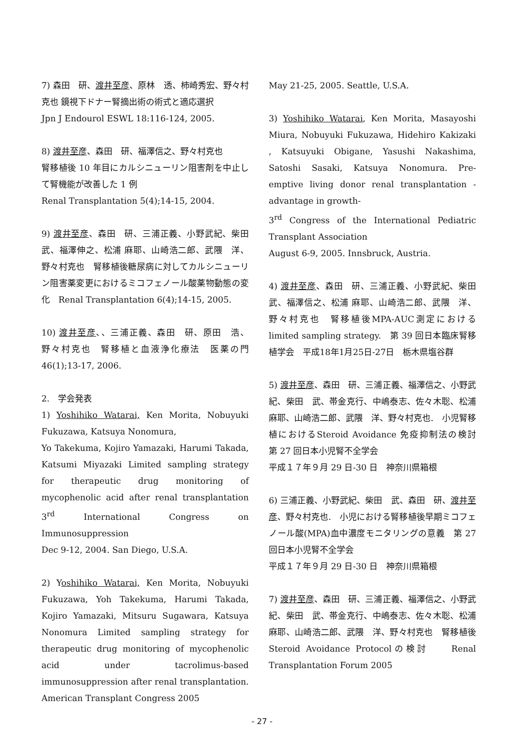7) 森田　研、渡井至彦、原林　透、柿崎秀宏、野々村克也 鏡視下ドナー腎摘出術の術式と適応選択
Jpn J Endourol ESWL 18:116-124, 2005.
8) 渡井至彦、森田　研、福澤信之、野々村克也
腎移植後 10 年目にカルシニューリン阻害剤を中止して腎機能が改善した 1 例
Renal Transplantation 5(4);14-15, 2004.
9) 渡井至彦、森田　研、三浦正義、小野武紀、柴田　武、福澤伸之、松浦 麻耶、山崎浩二郎、武隈　洋、野々村克也　腎移植後糖尿病に対してカルシニューリン阻害薬変更におけるミコフェノール酸薬物動態の変化　Renal Transplantation 6(4);14-15, 2005.
10) 渡井至彦、、三浦正義、森田　研、原田　浩、野々村克也　腎移植と血液浄化療法　医薬の門 46(1);13-17, 2006.
2.　学会発表
1) Yoshihiko Watarai, Ken Morita, Nobuyuki Fukuzawa, Katsuya Nonomura,
Yo Takekuma, Kojiro Yamazaki, Harumi Takada, Katsumi Miyazaki Limited sampling strategy for therapeutic drug monitoring of mycophenolic acid after renal transplantation 3<sup>rd</sup> International Congress on Immunosuppression
Dec 9-12, 2004. San Diego, U.S.A.
2) Yoshihiko Watarai, Ken Morita, Nobuyuki Fukuzawa, Yoh Takekuma, Harumi Takada, Kojiro Yamazaki, Mitsuru Sugawara, Katsuya Nonomura Limited sampling strategy for therapeutic drug monitoring of mycophenolic acid under tacrolimus-based immunosuppression after renal transplantation. American Transplant Congress 2005
May 21-25, 2005. Seattle, U.S.A.
3) Yoshihiko Watarai, Ken Morita, Masayoshi Miura, Nobuyuki Fukuzawa, Hidehiro Kakizaki , Katsuyuki Obigane, Yasushi Nakashima, Satoshi Sasaki, Katsuya Nonomura. Pre-emptive living donor renal transplantation -advantage in growth-
3<sup>rd</sup> Congress of the International Pediatric Transplant Association
August 6-9, 2005. Innsbruck, Austria.
4) 渡井至彦、森田　研、三浦正義、小野武紀、柴田　武、福澤信之、松浦 麻耶、山崎浩二郎、武隈　洋、野々村克也　腎移植後MPA-AUC測定におけるlimited sampling strategy.　第 39 回日本臨床腎移植学会　平成18年1月25日-27日　栃木県塩谷群
5) 渡井至彦、森田　研、三浦正義、福澤信之、小野武紀、柴田　武、帯金克行、中嶋泰志、佐々木聡、松浦 麻耶、山崎浩二郎、武隈　洋、野々村克也.　小児腎移植におけるSteroid Avoidance 免疫抑制法の検討　第 27 回日本小児腎不全学会
平成１７年９月 29 日-30 日　神奈川県箱根
6) 三浦正義、小野武紀、柴田　武、森田　研、渡井至彦、野々村克也.　小児における腎移植後早期ミコフェノール酸(MPA)血中濃度モニタリングの意義　第 27 回日本小児腎不全学会
平成１７年９月 29 日-30 日　神奈川県箱根
7) 渡井至彦、森田　研、三浦正義、福澤信之、小野武紀、柴田　武、帯金克行、中嶋泰志、佐々木聡、松浦 麻耶、山崎浩二郎、武隈　洋、野々村克也　腎移植後Steroid Avoidance Protocolの検討　　Renal Transplantation Forum 2005
- 27 -